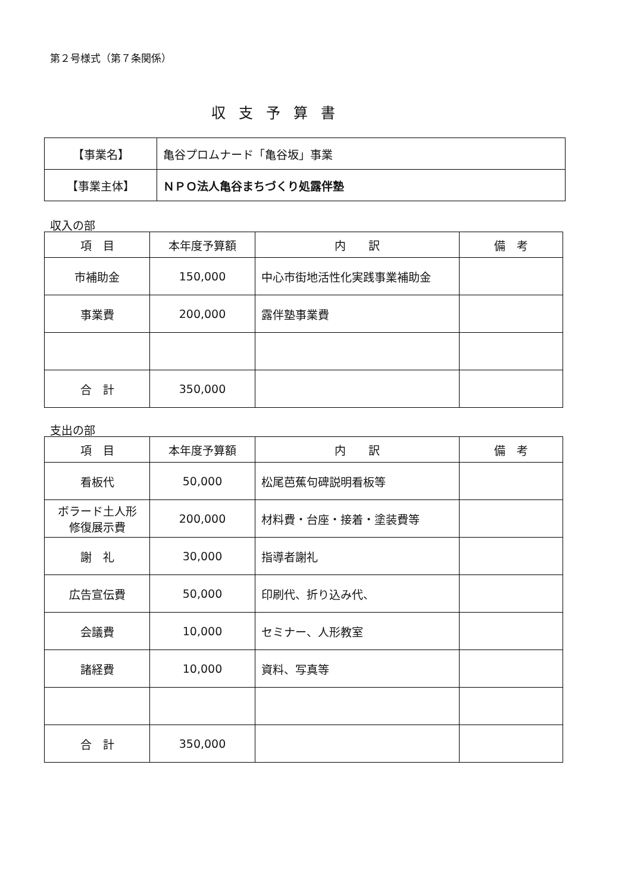第２号様式（第７条関係）
収支予算書
| 【事業名】 | 亀谷プロムナード「亀谷坂」事業 |
| 【事業主体】 | ＮＰＯ法人亀谷まちづくり処露伴塾 |
収入の部
| 項 目 | 本年度予算額 | 内 訳 | 備 考 |
| --- | --- | --- | --- |
| 市補助金 | 150,000 | 中心市街地活性化実践事業補助金 | |
| 事業費 | 200,000 | 露伴塾事業費 | |
| 合 計 | 350,000 | | |
支出の部
| 項 目 | 本年度予算額 | 内 訳 | 備 考 |
| --- | --- | --- | --- |
| 看板代 | 50,000 | 松尾芭蕉句碑説明看板等 | |
| ボラード土人形 修復展示費 | 200,000 | 材料費・台座・接着・塗装費等 | |
| 謝 礼 | 30,000 | 指導者謝礼 | |
| 広告宣伝費 | 50,000 | 印刷代、折り込み代、 | |
| 会議費 | 10,000 | セミナー、人形教室 | |
| 諸経費 | 10,000 | 資料、写真等 | |
| 合 計 | 350,000 | | |